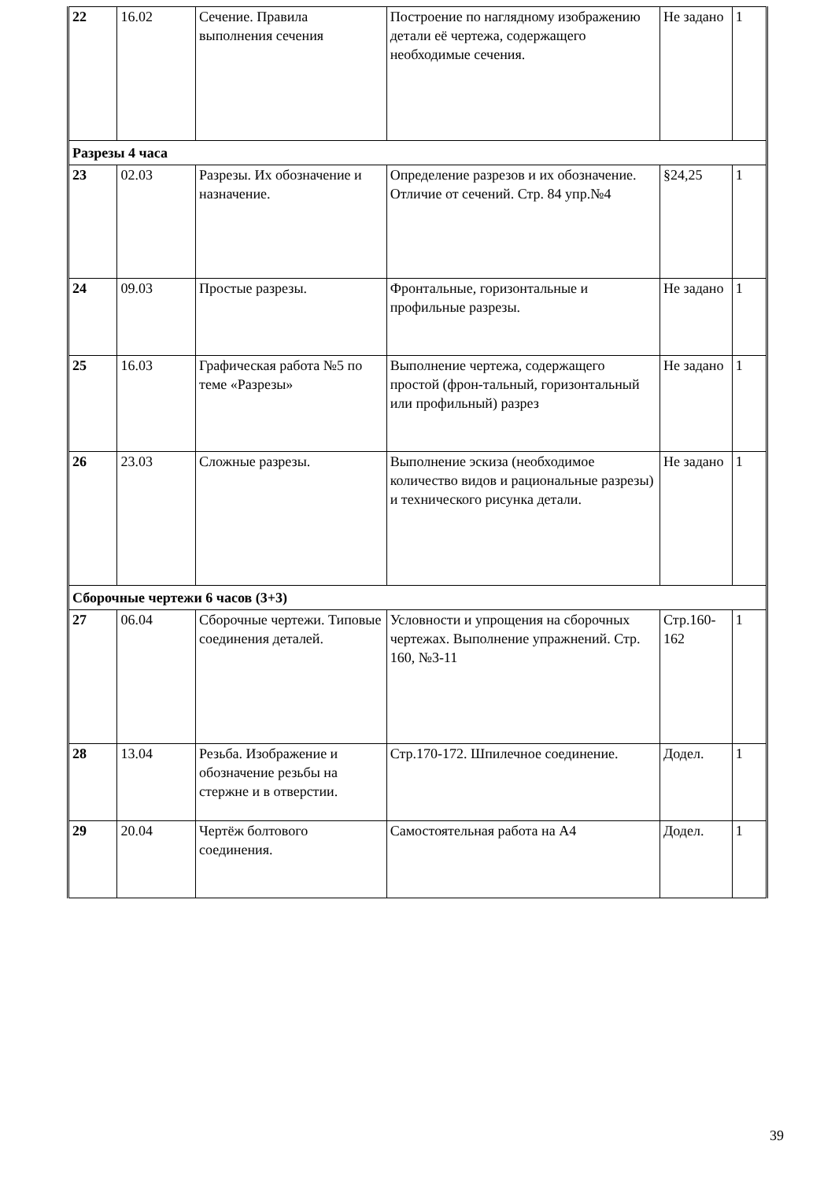| 22 | 16.02 | Сечение. Правила выполнения сечения | Построение по наглядному изображению детали её чертежа, содержащего необходимые сечения. | Не задано | 1 |
| Разрезы 4 часа | | | | | |
| 23 | 02.03 | Разрезы. Их обозначение и назначение. | Определение разрезов и их обозначение. Отличие от сечений. Стр. 84 упр.№4 | §24,25 | 1 |
| 24 | 09.03 | Простые разрезы. | Фронтальные, горизонтальные и профильные разрезы. | Не задано | 1 |
| 25 | 16.03 | Графическая работа №5 по теме «Разрезы» | Выполнение чертежа, содержащего простой (фрон-тальный, горизонтальный или профильный) разрез | Не задано | 1 |
| 26 | 23.03 | Сложные разрезы. | Выполнение эскиза (необходимое количество видов и рациональные разрезы) и технического рисунка детали. | Не задано | 1 |
| Сборочные чертежи 6 часов (3+3) | | | | | |
| 27 | 06.04 | Сборочные чертежи. Типовые соединения деталей. | Условности и упрощения на сборочных чертежах. Выполнение упражнений. Стр. 160, №3-11 | Стр.160-162 | 1 |
| 28 | 13.04 | Резьба. Изображение и обозначение резьбы на стержне и в отверстии. | Стр.170-172. Шпилечное соединение. | Додел. | 1 |
| 29 | 20.04 | Чертёж болтового соединения. | Самостоятельная работа на А4 | Додел. | 1 |
39